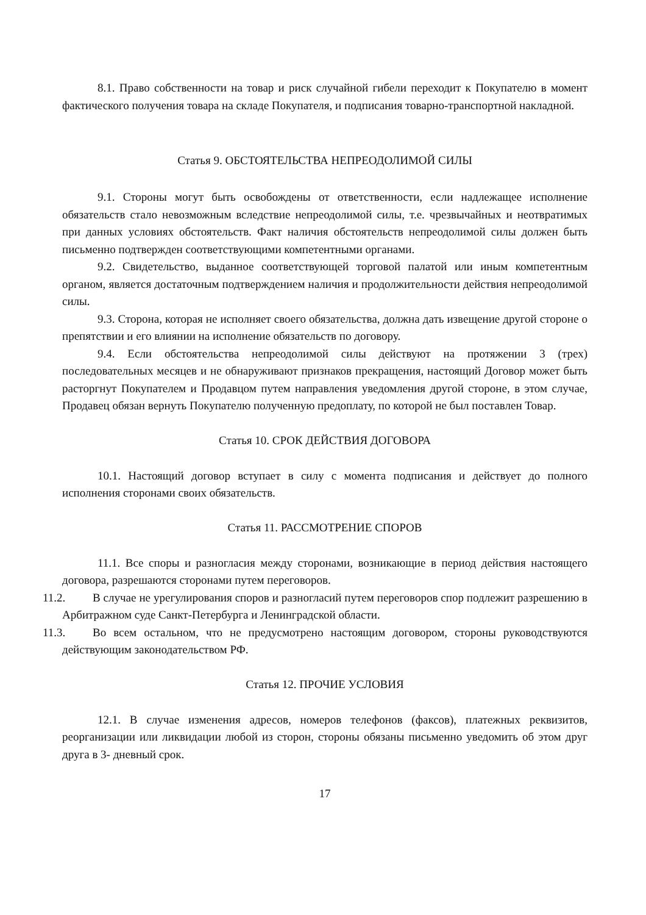8.1. Право собственности на товар и риск случайной гибели переходит к Покупателю в момент фактического получения товара на складе Покупателя, и подписания товарно-транспортной накладной.
Статья 9. ОБСТОЯТЕЛЬСТВА НЕПРЕОДОЛИМОЙ СИЛЫ
9.1. Стороны могут быть освобождены от ответственности, если надлежащее исполнение обязательств стало невозможным вследствие непреодолимой силы, т.е. чрезвычайных и неотвратимых при данных условиях обстоятельств. Факт наличия обстоятельств непреодолимой силы должен быть письменно подтвержден соответствующими компетентными органами.
9.2. Свидетельство, выданное соответствующей торговой палатой или иным компетентным органом, является достаточным подтверждением наличия и продолжительности действия непреодолимой силы.
9.3. Сторона, которая не исполняет своего обязательства, должна дать извещение другой стороне о препятствии и его влиянии на исполнение обязательств по договору.
9.4. Если обстоятельства непреодолимой силы действуют на протяжении 3 (трех) последовательных месяцев и не обнаруживают признаков прекращения, настоящий Договор может быть расторгнут Покупателем и Продавцом путем направления уведомления другой стороне, в этом случае, Продавец обязан вернуть Покупателю полученную предоплату, по которой не был поставлен Товар.
Статья 10. СРОК ДЕЙСТВИЯ ДОГОВОРА
10.1. Настоящий договор вступает в силу с момента подписания и действует до полного исполнения сторонами своих обязательств.
Статья 11. РАССМОТРЕНИЕ СПОРОВ
11.1. Все споры и разногласия между сторонами, возникающие в период действия настоящего договора, разрешаются сторонами путем переговоров.
11.2. В случае не урегулирования споров и разногласий путем переговоров спор подлежит разрешению в Арбитражном суде Санкт-Петербурга и Ленинградской области.
11.3. Во всем остальном, что не предусмотрено настоящим договором, стороны руководствуются действующим законодательством РФ.
Статья 12. ПРОЧИЕ УСЛОВИЯ
12.1. В случае изменения адресов, номеров телефонов (факсов), платежных реквизитов, реорганизации или ликвидации любой из сторон, стороны обязаны письменно уведомить об этом друг друга в 3- дневный срок.
17